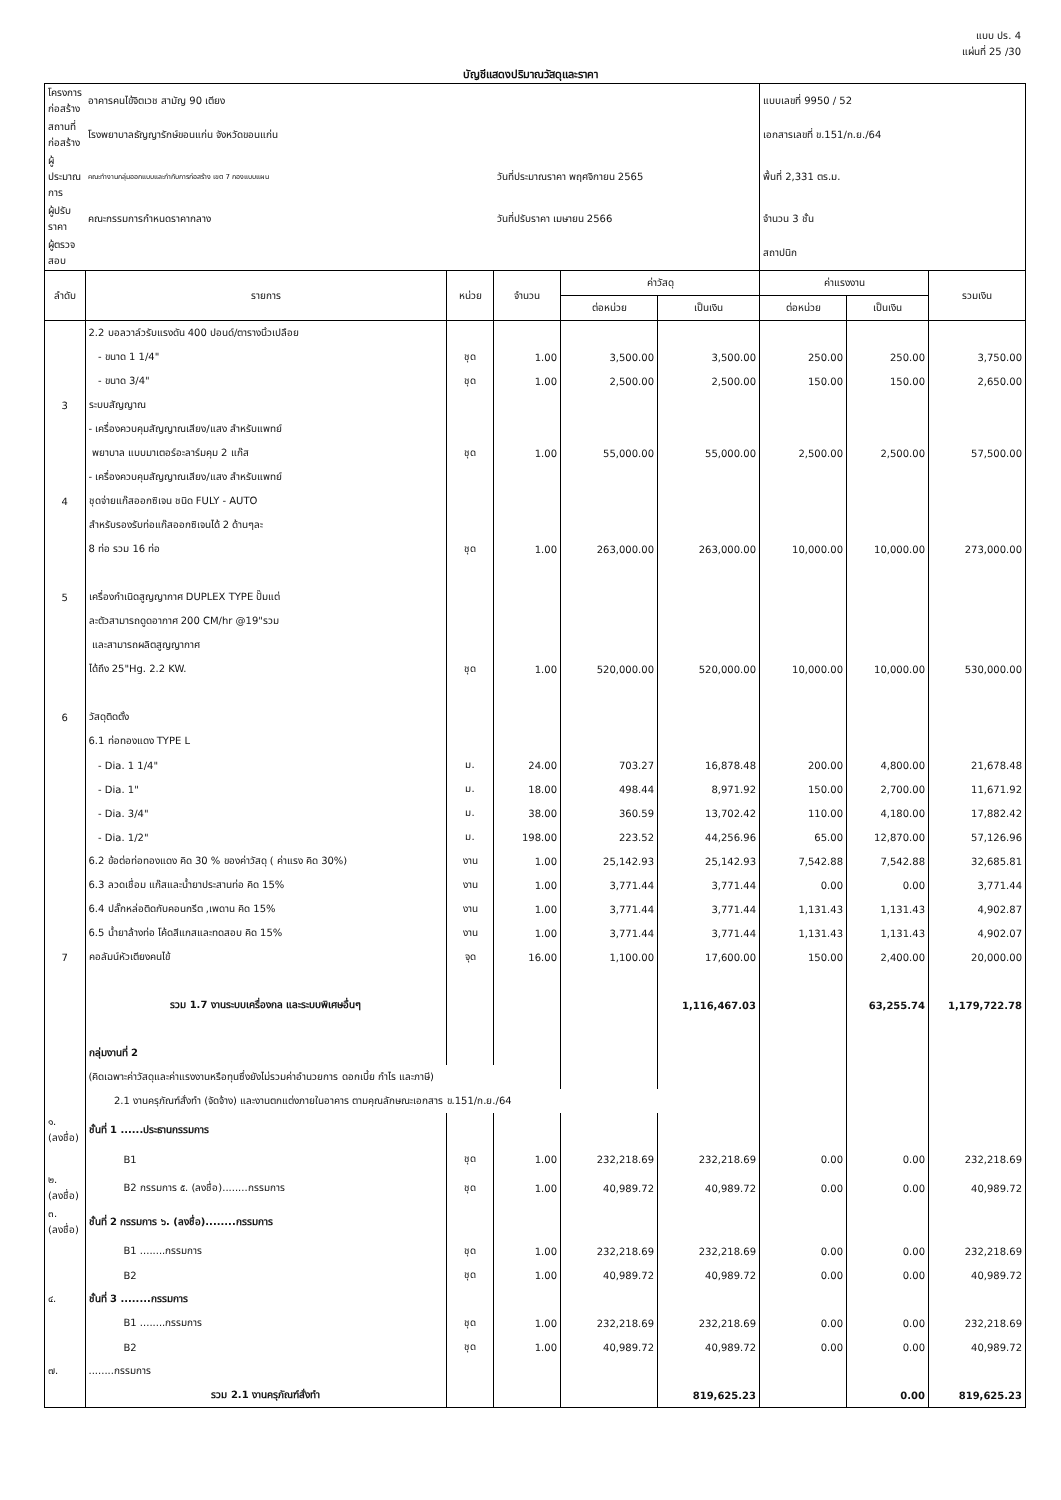แบบ ปร. 4
แผ่นที่ 25 /30
บัญชีแสดงปริมาณวัสดุและราคา
| โครงการก่อสร้าง | อาคารคนไข้จิตเวช สามัญ 90 เตียง | | | | | แบบเลขที่ 9950 / 52 | | |
| สถานที่ก่อสร้าง | โรงพยาบาลธัญญารักษ์ขอนแก่น จังหวัดขอนแก่น | | | | | เอกสารเลขที่ ข.151/ก.ย./64 | | |
| ผู้ประมาณการ | คณะทำงานกลุ่มออกแบบและกำกับการก่อสร้าง เขต 7 กองแบบแผน | | วันที่ประมาณราคา พฤศจิกายน 2565 | | | พื้นที่ 2,331 ตร.ม. | | |
| ผู้ปรับราคา | คณะกรรมการกำหนดราคากลาง | | วันที่ปรับราคา เมษายน 2566 | | | จำนวน 3 ชั้น | | |
| ผู้ตรวจสอบ | | | | | | สถาปนิก | | |
| ลำดับ | รายการ | หน่วย | จำนวน | ค่าวัสดุ | | ค่าแรงงาน | | รวมเงิน |
| | | | | ต่อหน่วย | เป็นเงิน | ต่อหน่วย | เป็นเงิน | |
| | 2.2 บอลวาล์วรับแรงดัน 400 ปอนด์/ตารางนิ้วเปลือย | | | | | | | |
| | - ขนาด 1 1/4" | ชุด | 1.00 | 3,500.00 | 3,500.00 | 250.00 | 250.00 | 3,750.00 |
| | - ขนาด 3/4" | ชุด | 1.00 | 2,500.00 | 2,500.00 | 150.00 | 150.00 | 2,650.00 |
| 3 | ระบบสัญญาณ | | | | | | | |
| | - เครื่องควบคุมสัญญาณเสียง/แสง สำหรับแพทย์ | | | | | | | |
| | พยาบาล แบบมาเตอร์อะลาร์มคุม 2 แก๊ส | ชุด | 1.00 | 55,000.00 | 55,000.00 | 2,500.00 | 2,500.00 | 57,500.00 |
| | - เครื่องควบคุมสัญญาณเสียง/แสง สำหรับแพทย์ | | | | | | | |
| 4 | ชุดจ่ายแก๊สออกซิเจน ชนิด FULY - AUTO | | | | | | | |
| | สำหรับรองรับท่อแก๊สออกซิเจนได้ 2 ด้านๆละ | | | | | | | |
| | 8 ท่อ รวม 16 ท่อ | ชุด | 1.00 | 263,000.00 | 263,000.00 | 10,000.00 | 10,000.00 | 273,000.00 |
| 5 | เครื่องกำเนิดสูญญากาศ DUPLEX TYPE ปั๊มแต่ | | | | | | | |
| | ละตัวสามารถดูดอากาศ 200 CM/hr @19"รวม | | | | | | | |
| | และสามารถผลิตสูญญากาศ | | | | | | | |
| | ได้ถึง 25"Hg. 2.2 KW. | ชุด | 1.00 | 520,000.00 | 520,000.00 | 10,000.00 | 10,000.00 | 530,000.00 |
| 6 | วัสดุติดตั้ง | | | | | | | |
| | 6.1 ท่อทองแดง TYPE L | | | | | | | |
| | - Dia. 1 1/4" | ม. | 24.00 | 703.27 | 16,878.48 | 200.00 | 4,800.00 | 21,678.48 |
| | - Dia. 1" | ม. | 18.00 | 498.44 | 8,971.92 | 150.00 | 2,700.00 | 11,671.92 |
| | - Dia. 3/4" | ม. | 38.00 | 360.59 | 13,702.42 | 110.00 | 4,180.00 | 17,882.42 |
| | - Dia. 1/2" | ม. | 198.00 | 223.52 | 44,256.96 | 65.00 | 12,870.00 | 57,126.96 |
| | 6.2 ข้อต่อท่อทองแดง คิด 30 % ของค่าวัสดุ ( ค่าแรง คิด 30%) | งาน | 1.00 | 25,142.93 | 25,142.93 | 7,542.88 | 7,542.88 | 32,685.81 |
| | 6.3 ลวดเชื่อม แก๊สและน้ำยาประสานท่อ คิด 15% | งาน | 1.00 | 3,771.44 | 3,771.44 | 0.00 | 0.00 | 3,771.44 |
| | 6.4 ปลั๊กหล่อติดกับคอนกรีต ,เพดาน คิด 15% | งาน | 1.00 | 3,771.44 | 3,771.44 | 1,131.43 | 1,131.43 | 4,902.87 |
| | 6.5 น้ำยาล้างท่อ โค้ดสีแกสและทดสอบ คิด 15% | งาน | 1.00 | 3,771.44 | 3,771.44 | 1,131.43 | 1,131.43 | 4,902.07 |
| 7 | คอลัมน์หัวเตียงคนไข้ | จุด | 16.00 | 1,100.00 | 17,600.00 | 150.00 | 2,400.00 | 20,000.00 |
| | รวม 1.7 งานระบบเครื่องกล และระบบพิเศษอื่นๆ | | | | 1,116,467.03 | | 63,255.74 | 1,179,722.78 |
| | กลุ่มงานที่ 2 | | | | | | | |
| | (คิดเฉพาะค่าวัสดุและค่าแรงงานหรือทุนซึ่งยังไม่รวมค่าอำนวยการ ดอกเบี้ย กำไร และภาษี) | | | | | | | |
| | 2.1 งานครุภัณฑ์สั่งทำ (จัดจ้าง) และงานตกแต่งภายในอาคาร ตามคุณลักษณะเอกสาร ข.151/ก.ย./64 | | | | | | | |
| ๑. (ลงชื่อ) | ชั้นที่ 1 ......ประธานกรรมการ | | | | | | | |
| | B1 | ชุด | 1.00 | 232,218.69 | 232,218.69 | 0.00 | 0.00 | 232,218.69 |
| ๒. (ลงชื่อ) | B2 กรรมการ ๕. (ลงชื่อ)........กรรมการ | ชุด | 1.00 | 40,989.72 | 40,989.72 | 0.00 | 0.00 | 40,989.72 |
| ๓. (ลงชื่อ) | ชั้นที่ 2 กรรมการ ๖. (ลงชื่อ)........กรรมการ | | | | | | | |
| | B1 ........กรรมการ | ชุด | 1.00 | 232,218.69 | 232,218.69 | 0.00 | 0.00 | 232,218.69 |
| | B2 | ชุด | 1.00 | 40,989.72 | 40,989.72 | 0.00 | 0.00 | 40,989.72 |
| ๔. | ชั้นที่ 3 ........กรรมการ | | | | | | | |
| | B1 ........กรรมการ | ชุด | 1.00 | 232,218.69 | 232,218.69 | 0.00 | 0.00 | 232,218.69 |
| | B2 | ชุด | 1.00 | 40,989.72 | 40,989.72 | 0.00 | 0.00 | 40,989.72 |
| ๗. | ........กรรมการ | | | | | | | |
| | รวม 2.1 งานครุภัณฑ์สั่งทำ | | | | 819,625.23 | | 0.00 | 819,625.23 |